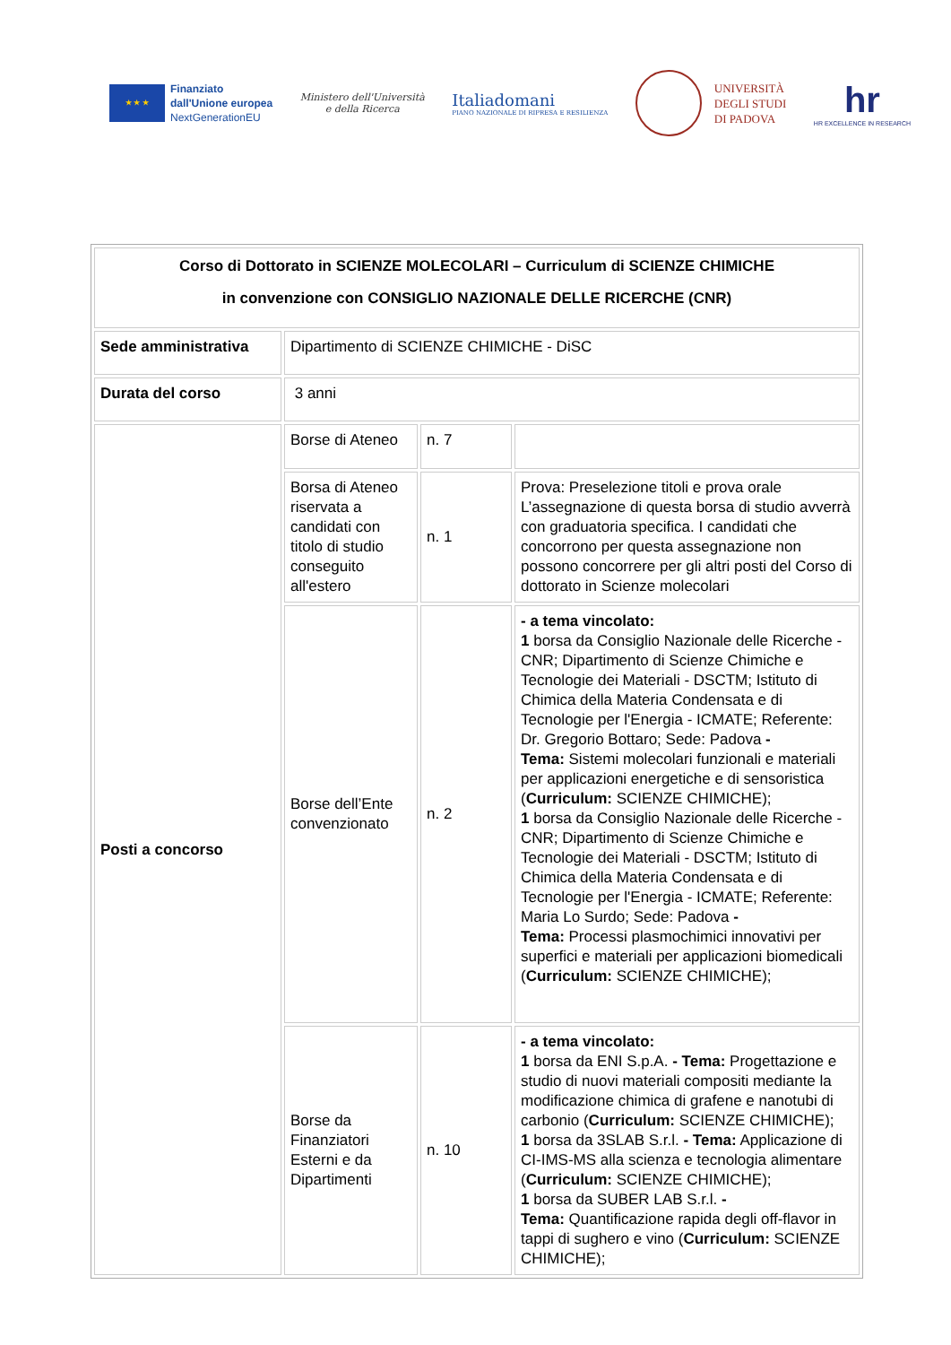★ ★ ★
Finanziato
dall'Unione europea
NextGenerationEU
Ministero dell'Università
e della Ricerca
Italiadomani
PIANO NAZIONALE DI RIPRESA E RESILIENZA
UNIVERSITÀ
DEGLI STUDI
DI PADOVA
hr
HR EXCELLENCE IN RESEARCH
| Corso di Dottorato in SCIENZE MOLECOLARI – Curriculum di SCIENZE CHIMICHE in convenzione con CONSIGLIO NAZIONALE DELLE RICERCHE (CNR) | | | |
| Sede amministrativa | Dipartimento di SCIENZE CHIMICHE - DiSC | | |
| Durata del corso | 3 anni | | |
| Posti a concorso | Borse di Ateneo | n. 7 | |
| | Borsa di Ateneo riservata a candidati con titolo di studio conseguito all'estero | n. 1 | Prova: Preselezione titoli e prova orale L’assegnazione di questa borsa di studio avverrà con graduatoria specifica. I candidati che concorrono per questa assegnazione non possono concorrere per gli altri posti del Corso di dottorato in Scienze molecolari |
| | Borse dell’Ente convenzionato | n. 2 | - a tema vincolato: 1 borsa da Consiglio Nazionale delle Ricerche - CNR; Dipartimento di Scienze Chimiche e Tecnologie dei Materiali - DSCTM; Istituto di Chimica della Materia Condensata e di Tecnologie per l'Energia - ICMATE; Referente: Dr. Gregorio Bottaro; Sede: Padova - Tema: Sistemi molecolari funzionali e materiali per applicazioni energetiche e di sensoristica ( Curriculum: SCIENZE CHIMICHE); 1 borsa da Consiglio Nazionale delle Ricerche - CNR; Dipartimento di Scienze Chimiche e Tecnologie dei Materiali - DSCTM; Istituto di Chimica della Materia Condensata e di Tecnologie per l'Energia - ICMATE; Referente: Maria Lo Surdo; Sede: Padova - Tema: Processi plasmochimici innovativi per superfici e materiali per applicazioni biomedicali ( Curriculum: SCIENZE CHIMICHE); |
| | Borse da Finanziatori Esterni e da Dipartimenti | n. 10 | - a tema vincolato: 1 borsa da ENI S.p.A. - Tema: Progettazione e studio di nuovi materiali compositi mediante la modificazione chimica di grafene e nanotubi di carbonio ( Curriculum: SCIENZE CHIMICHE); 1 borsa da 3SLAB S.r.l. - Tema: Applicazione di CI-IMS-MS alla scienza e tecnologia alimentare ( Curriculum: SCIENZE CHIMICHE); 1 borsa da SUBER LAB S.r.l. - Tema: Quantificazione rapida degli off-flavor in tappi di sughero e vino ( Curriculum: SCIENZE CHIMICHE); |